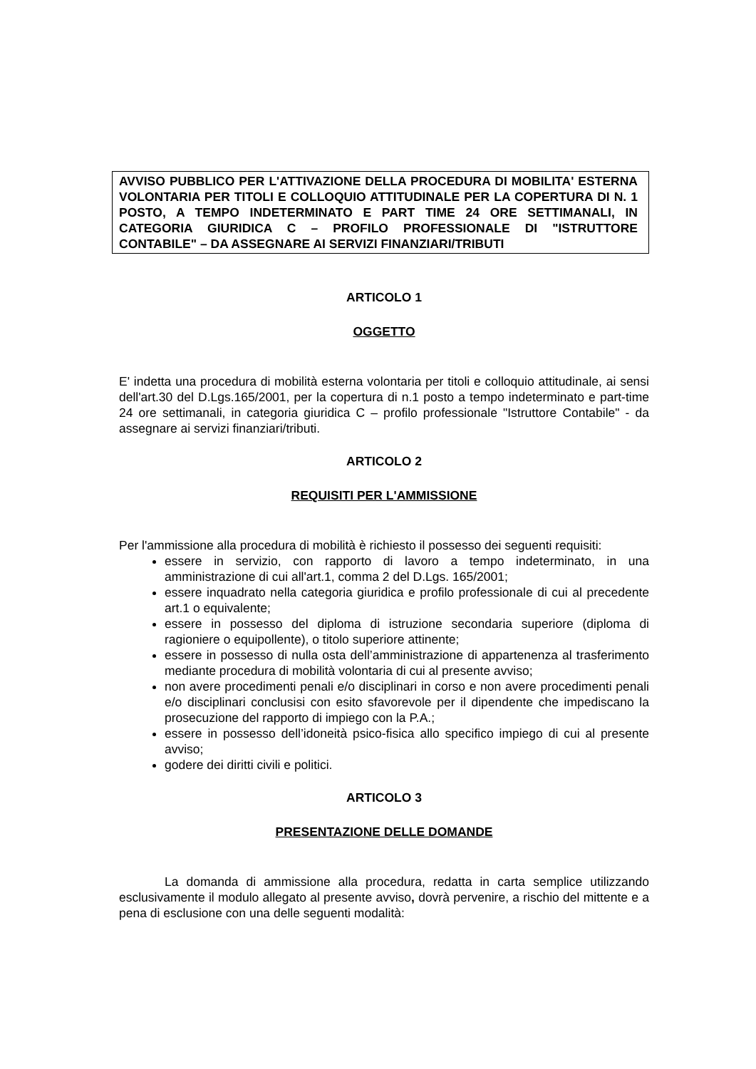AVVISO PUBBLICO PER L'ATTIVAZIONE DELLA PROCEDURA DI MOBILITA' ESTERNA VOLONTARIA PER TITOLI E COLLOQUIO ATTITUDINALE PER LA COPERTURA DI N. 1 POSTO, A TEMPO INDETERMINATO E PART TIME 24 ORE SETTIMANALI, IN CATEGORIA GIURIDICA C – PROFILO PROFESSIONALE DI "ISTRUTTORE CONTABILE" – DA ASSEGNARE AI SERVIZI FINANZIARI/TRIBUTI
ARTICOLO 1
OGGETTO
E' indetta una procedura di mobilità esterna volontaria per titoli e colloquio attitudinale, ai sensi dell'art.30 del D.Lgs.165/2001, per la copertura di n.1 posto a tempo indeterminato e part-time 24 ore settimanali, in categoria giuridica C – profilo professionale "Istruttore Contabile" - da assegnare ai servizi finanziari/tributi.
ARTICOLO 2
REQUISITI PER L'AMMISSIONE
Per l'ammissione alla procedura di mobilità è richiesto il possesso dei seguenti requisiti:
essere in servizio, con rapporto di lavoro a tempo indeterminato, in una amministrazione di cui all'art.1, comma 2 del D.Lgs. 165/2001;
essere inquadrato nella categoria giuridica e profilo professionale di cui al precedente art.1 o equivalente;
essere in possesso del diploma di istruzione secondaria superiore (diploma di ragioniere o equipollente), o titolo superiore attinente;
essere in possesso di nulla osta dell’amministrazione di appartenenza al trasferimento mediante procedura di mobilità volontaria di cui al presente avviso;
non avere procedimenti penali e/o disciplinari in corso e non avere procedimenti penali e/o disciplinari conclusisi con esito sfavorevole per il dipendente che impediscano la prosecuzione del rapporto di impiego con la P.A.;
essere in possesso dell’idoneità psico-fisica allo specifico impiego di cui al presente avviso;
godere dei diritti civili e politici.
ARTICOLO 3
PRESENTAZIONE DELLE DOMANDE
La domanda di ammissione alla procedura, redatta in carta semplice utilizzando esclusivamente il modulo allegato al presente avviso, dovrà pervenire, a rischio del mittente e a pena di esclusione con una delle seguenti modalità: